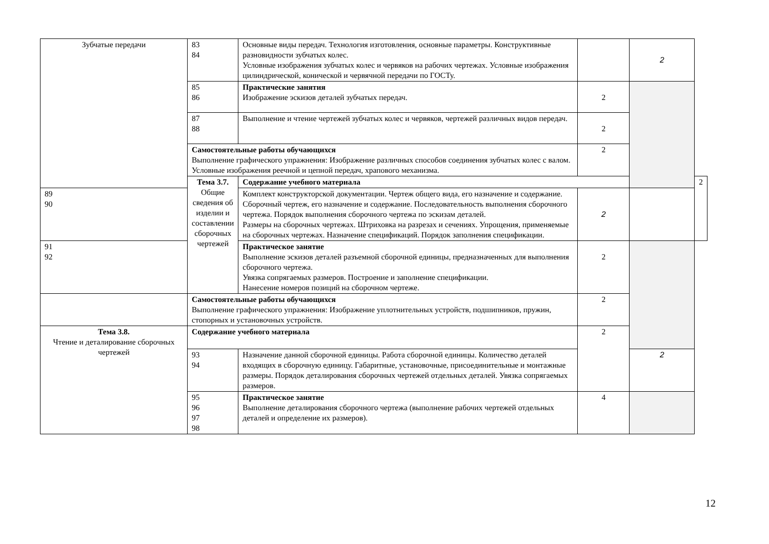| Зубчатые передачи | 83 84 | Основные виды передач. Технология изготовления, основные параметры. Конструктивные разновидности зубчатых колес. Условные изображения зубчатых колес и червяков на рабочих чертежах. Условные изображения цилиндрической, конической и червячной передачи по ГОСТу. | | 2 | |
| | 85 86 | Практические занятия Изображение эскизов деталей зубчатых передач. | 2 | | |
| | 87 88 | Выполнение и чтение чертежей зубчатых колес и червяков, чертежей различных видов передач. | 2 | | |
| | Самостоятельные работы обучающихся Выполнение графического упражнения: Изображение различных способов соединения зубчатых колес с валом. Условные изображения реечной и цепной передач, храпового механизма. | | 2 | | |
| | Тема 3.7. Общие сведения об изделии и составлении сборочных чертежей | Содержание учебного материала | | | 2 |
| 89 90 | | Комплект конструкторской документации. Чертеж общего вида, его назначение и содержание. Сборочный чертеж, его назначение и содержание. Последовательность выполнения сборочного чертежа. Порядок выполнения сборочного чертежа по эскизам деталей. Размеры на сборочных чертежах. Штриховка на разрезах и сечениях. Упрощения, применяемые на сборочных чертежах. Назначение спецификаций. Порядок заполнения спецификации. | 2 | | |
| 91 92 | | Практическое занятие Выполнение эскизов деталей разъемной сборочной единицы, предназначенных для выполнения сборочного чертежа. Увязка сопрягаемых размеров. Построение и заполнение спецификации. Нанесение номеров позиций на сборочном чертеже. | 2 | | |
| | Самостоятельные работы обучающихся Выполнение графического упражнения: Изображение уплотнительных устройств, подшипников, пружин, стопорных и установочных устройств. | | 2 | | |
| Тема 3.8. Чтение и деталирование сборочных чертежей | Содержание учебного материала | | 2 | | |
| | 93 94 | Назначение данной сборочной единицы. Работа сборочной единицы. Количество деталей входящих в сборочную единицу. Габаритные, установочные, присоединительные и монтажные размеры. Порядок деталирования сборочных чертежей отдельных деталей. Увязка сопрягаемых размеров. | | 2 | |
| | 95 96 97 98 | Практическое занятие Выполнение деталирования сборочного чертежа (выполнение рабочих чертежей отдельных деталей и определение их размеров). | 4 | | |
12